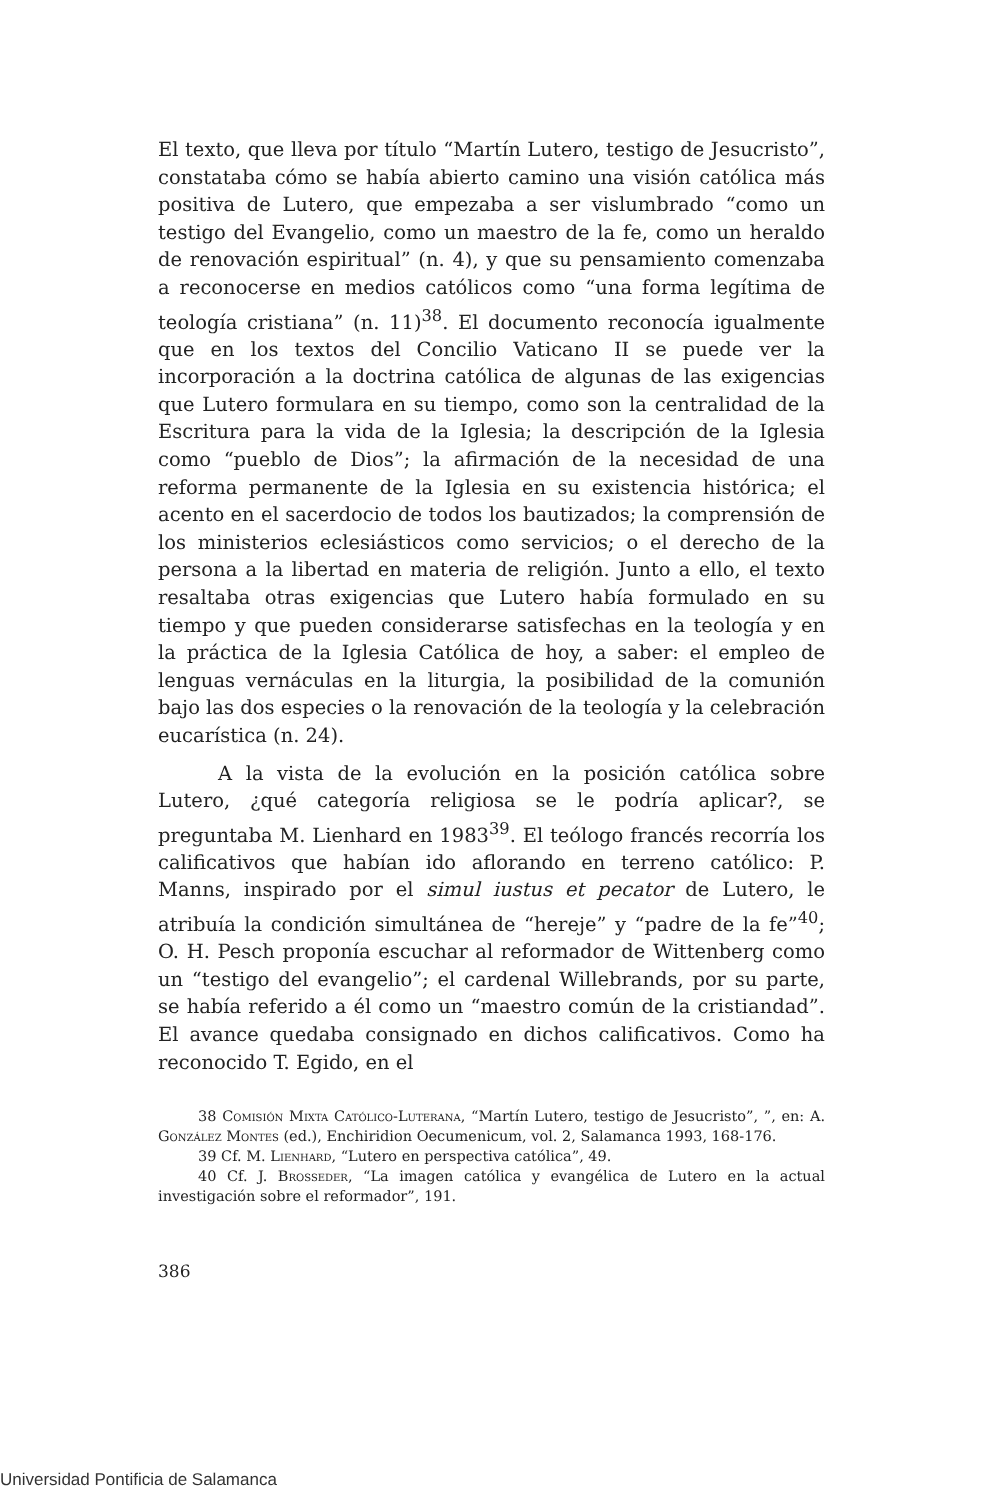El texto, que lleva por título “Martín Lutero, testigo de Jesucristo”, constataba cómo se había abierto camino una visión católica más positiva de Lutero, que empezaba a ser vislumbrado “como un testigo del Evangelio, como un maestro de la fe, como un heraldo de renovación espiritual” (n. 4), y que su pensamiento comenzaba a reconocerse en medios católicos como “una forma legítima de teología cristiana” (n. 11)<sup>38</sup>. El documento reconocía igualmente que en los textos del Concilio Vaticano II se puede ver la incorporación a la doctrina católica de algunas de las exigencias que Lutero formulara en su tiempo, como son la centralidad de la Escritura para la vida de la Iglesia; la descripción de la Iglesia como “pueblo de Dios”; la afirmación de la necesidad de una reforma permanente de la Iglesia en su existencia histórica; el acento en el sacerdocio de todos los bautizados; la comprensión de los ministerios eclesiásticos como servicios; o el derecho de la persona a la libertad en materia de religión. Junto a ello, el texto resaltaba otras exigencias que Lutero había formulado en su tiempo y que pueden considerarse satisfechas en la teología y en la práctica de la Iglesia Católica de hoy, a saber: el empleo de lenguas vernáculas en la liturgia, la posibilidad de la comunión bajo las dos especies o la renovación de la teología y la celebración eucarística (n. 24).
A la vista de la evolución en la posición católica sobre Lutero, ¿qué categoría religiosa se le podría aplicar?, se preguntaba M. Lienhard en 1983<sup>39</sup>. El teólogo francés recorría los calificativos que habían ido aflorando en terreno católico: P. Manns, inspirado por el simul iustus et pecator de Lutero, le atribuía la condición simultánea de “hereje” y “padre de la fe”<sup>40</sup>; O. H. Pesch proponía escuchar al reformador de Wittenberg como un “testigo del evangelio”; el cardenal Willebrands, por su parte, se había referido a él como un “maestro común de la cristiandad”. El avance quedaba consignado en dichos calificativos. Como ha reconocido T. Egido, en el
38 Comisión Mixta Católico-Luterana, “Martín Lutero, testigo de Jesucristo”, ”, en: A. González Montes (ed.), Enchiridion Oecumenicum, vol. 2, Salamanca 1993, 168-176.
39 Cf. M. Lienhard, “Lutero en perspectiva católica”, 49.
40 Cf. J. Brosseder, “La imagen católica y evangélica de Lutero en la actual investigación sobre el reformador”, 191.
386
Universidad Pontificia de Salamanca